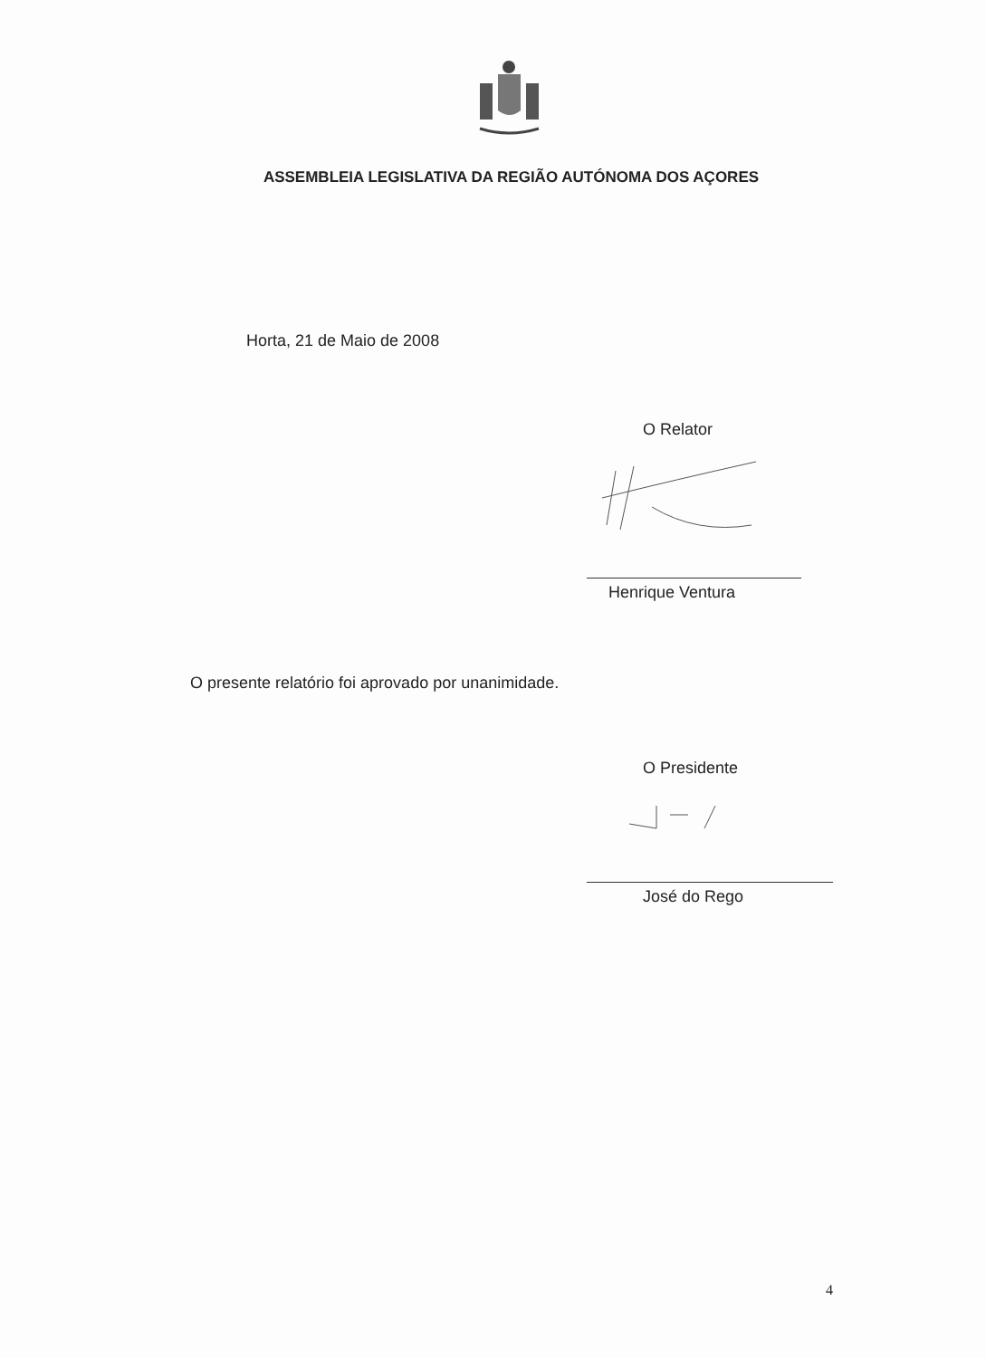ASSEMBLEIA LEGISLATIVA DA REGIÃO AUTÓNOMA DOS AÇORES
Horta, 21 de Maio de 2008
O Relator
Henrique Ventura
O presente relatório foi aprovado por unanimidade.
O Presidente
José do Rego
4